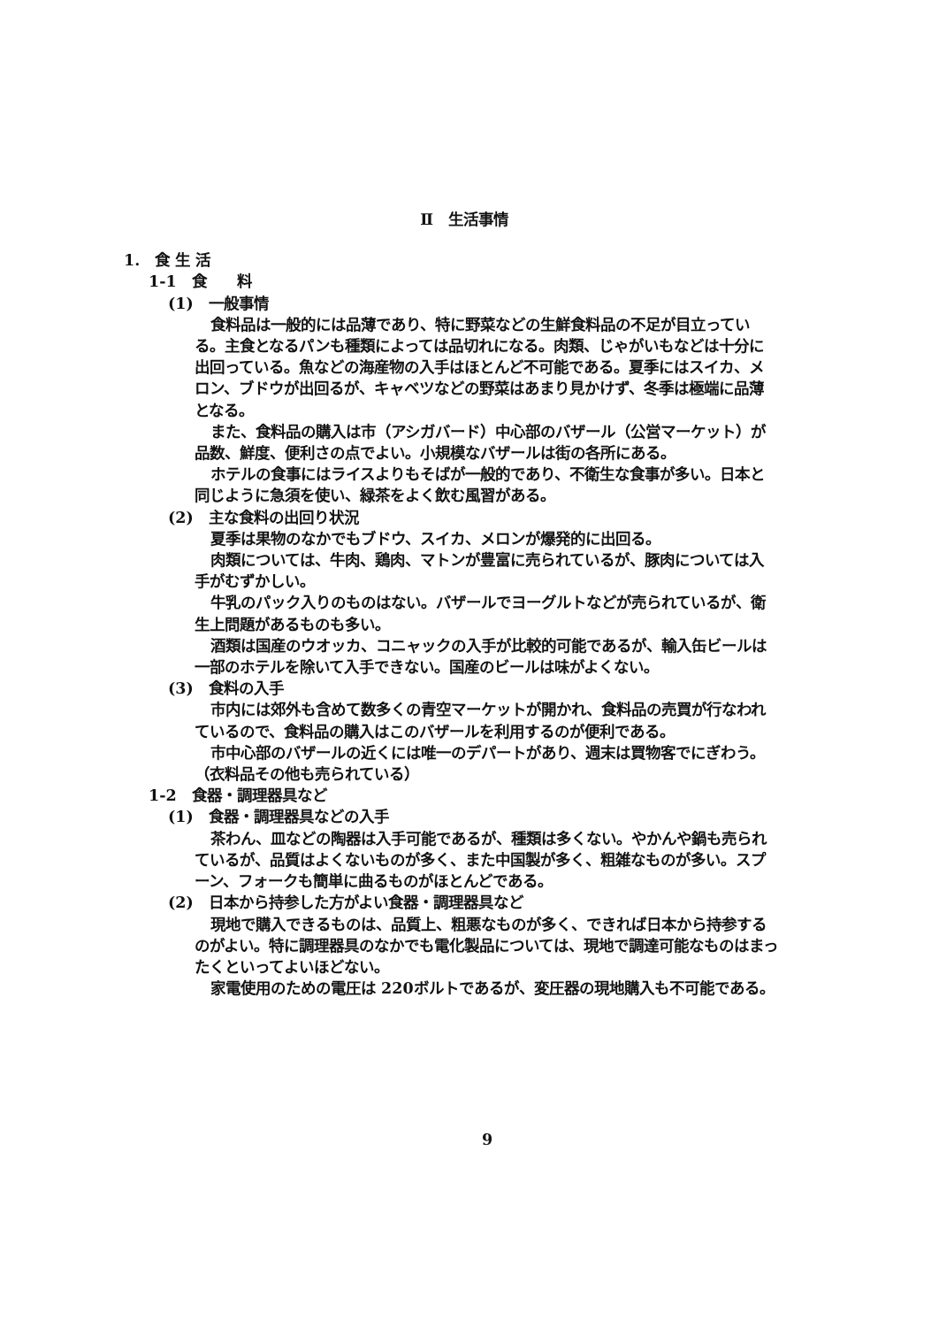Ⅱ　生活事情
1.　食 生 活
1-1　食　　料
(1)　一般事情
食料品は一般的には品薄であり、特に野菜などの生鮮食料品の不足が目立っている。主食となるパンも種類によっては品切れになる。肉類、じゃがいもなどは十分に出回っている。魚などの海産物の入手はほとんど不可能である。夏季にはスイカ、メロン、ブドウが出回るが、キャベツなどの野菜はあまり見かけず、冬季は極端に品薄となる。
また、食料品の購入は市（アシガバード）中心部のバザール（公営マーケット）が品数、鮮度、便利さの点でよい。小規模なバザールは街の各所にある。
ホテルの食事にはライスよりもそばが一般的であり、不衛生な食事が多い。日本と同じように急須を使い、緑茶をよく飲む風習がある。
(2)　主な食料の出回り状況
夏季は果物のなかでもブドウ、スイカ、メロンが爆発的に出回る。
肉類については、牛肉、鶏肉、マトンが豊富に売られているが、豚肉については入手がむずかしい。
牛乳のパック入りのものはない。バザールでヨーグルトなどが売られているが、衛生上問題があるものも多い。
酒類は国産のウオッカ、コニャックの入手が比較的可能であるが、輸入缶ビールは一部のホテルを除いて入手できない。国産のビールは味がよくない。
(3)　食料の入手
市内には郊外も含めて数多くの青空マーケットが開かれ、食料品の売買が行なわれているので、食料品の購入はこのバザールを利用するのが便利である。
市中心部のバザールの近くには唯一のデパートがあり、週末は買物客でにぎわう。（衣料品その他も売られている）
1-2　食器・調理器具など
(1)　食器・調理器具などの入手
茶わん、皿などの陶器は入手可能であるが、種類は多くない。やかんや鍋も売られているが、品質はよくないものが多く、また中国製が多く、粗雑なものが多い。スプーン、フォークも簡単に曲るものがほとんどである。
(2)　日本から持参した方がよい食器・調理器具など
現地で購入できるものは、品質上、粗悪なものが多く、できれば日本から持参するのがよい。特に調理器具のなかでも電化製品については、現地で調達可能なものはまったくといってよいほどない。
家電使用のための電圧は 220ボルトであるが、変圧器の現地購入も不可能である。
9